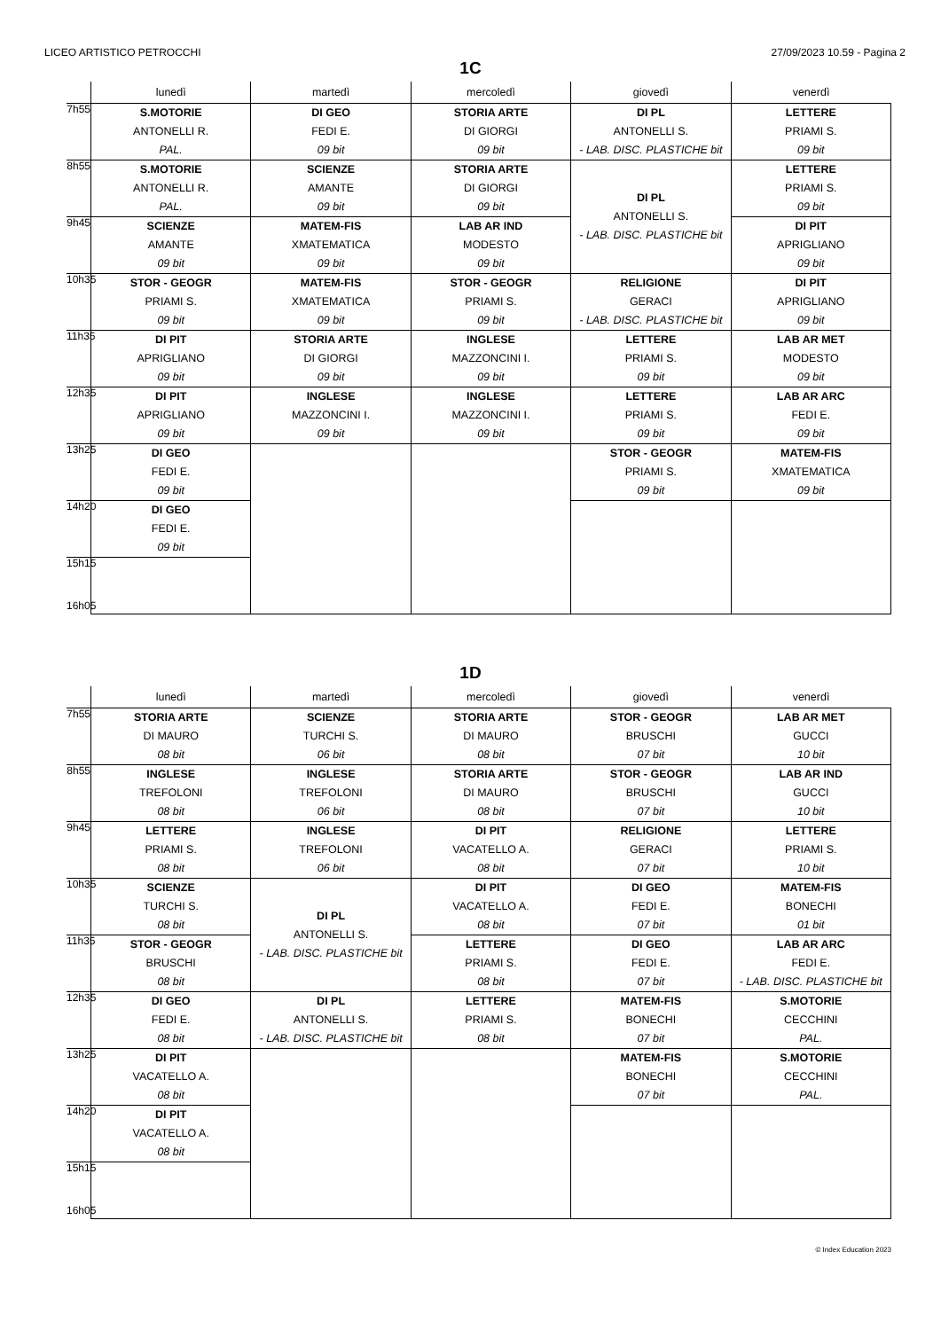LICEO ARTISTICO PETROCCHI 27/09/2023 10.59 - Pagina 2
1C
| | lunedì | martedì | mercoledì | giovedì | venerdì |
| --- | --- | --- | --- | --- | --- |
| 7h55 | S.MOTORIE ANTONELLI R. PAL. | DI GEO FEDI E. 09 bit | STORIA ARTE DI GIORGI 09 bit | DI PL ANTONELLI S. - LAB. DISC. PLASTICHE bit | LETTERE PRIAMI S. 09 bit |
| 8h55 | S.MOTORIE ANTONELLI R. PAL. | SCIENZE AMANTE 09 bit | STORIA ARTE DI GIORGI 09 bit | DI PL ANTONELLI S. - LAB. DISC. PLASTICHE bit | LETTERE PRIAMI S. 09 bit |
| 9h45 | SCIENZE AMANTE 09 bit | MATEM-FIS XMATEMATICA 09 bit | LAB AR IND MODESTO 09 bit | | DI PIT APRIGLIANO 09 bit |
| 10h35 | STOR - GEOGR PRIAMI S. 09 bit | MATEM-FIS XMATEMATICA 09 bit | STOR - GEOGR PRIAMI S. 09 bit | RELIGIONE GERACI - LAB. DISC. PLASTICHE bit | DI PIT APRIGLIANO 09 bit |
| 11h35 | DI PIT APRIGLIANO 09 bit | STORIA ARTE DI GIORGI 09 bit | INGLESE MAZZONCINI I. 09 bit | LETTERE PRIAMI S. 09 bit | LAB AR MET MODESTO 09 bit |
| 12h35 | DI PIT APRIGLIANO 09 bit | INGLESE MAZZONCINI I. 09 bit | INGLESE MAZZONCINI I. 09 bit | LETTERE PRIAMI S. 09 bit | LAB AR ARC FEDI E. 09 bit |
| 13h25 | DI GEO FEDI E. 09 bit | | | STOR - GEOGR PRIAMI S. 09 bit | MATEM-FIS XMATEMATICA 09 bit |
| 14h20 | DI GEO FEDI E. 09 bit | | | | |
| 15h15 16h05 | | | | | |
1D
| | lunedì | martedì | mercoledì | giovedì | venerdì |
| --- | --- | --- | --- | --- | --- |
| 7h55 | STORIA ARTE DI MAURO 08 bit | SCIENZE TURCHI S. 06 bit | STORIA ARTE DI MAURO 08 bit | STOR - GEOGR BRUSCHI 07 bit | LAB AR MET GUCCI 10 bit |
| 8h55 | INGLESE TREFOLONI 08 bit | INGLESE TREFOLONI 06 bit | STORIA ARTE DI MAURO 08 bit | STOR - GEOGR BRUSCHI 07 bit | LAB AR IND GUCCI 10 bit |
| 9h45 | LETTERE PRIAMI S. 08 bit | INGLESE TREFOLONI 06 bit | DI PIT VACATELLO A. 08 bit | RELIGIONE GERACI 07 bit | LETTERE PRIAMI S. 10 bit |
| 10h35 | SCIENZE TURCHI S. 08 bit | DI PL ANTONELLI S. - LAB. DISC. PLASTICHE bit | DI PIT VACATELLO A. 08 bit | DI GEO FEDI E. 07 bit | MATEM-FIS BONECHI 01 bit |
| 11h35 | STOR - GEOGR BRUSCHI 08 bit | | LETTERE PRIAMI S. 08 bit | DI GEO FEDI E. 07 bit | LAB AR ARC FEDI E. - LAB. DISC. PLASTICHE bit |
| 12h35 | DI GEO FEDI E. 08 bit | DI PL ANTONELLI S. - LAB. DISC. PLASTICHE bit | LETTERE PRIAMI S. 08 bit | MATEM-FIS BONECHI 07 bit | S.MOTORIE CECCHINI PAL. |
| 13h25 | DI PIT VACATELLO A. 08 bit | | | MATEM-FIS BONECHI 07 bit | S.MOTORIE CECCHINI PAL. |
| 14h20 | DI PIT VACATELLO A. 08 bit | | | | |
| 15h15 16h05 | | | | | |
© Index Education 2023